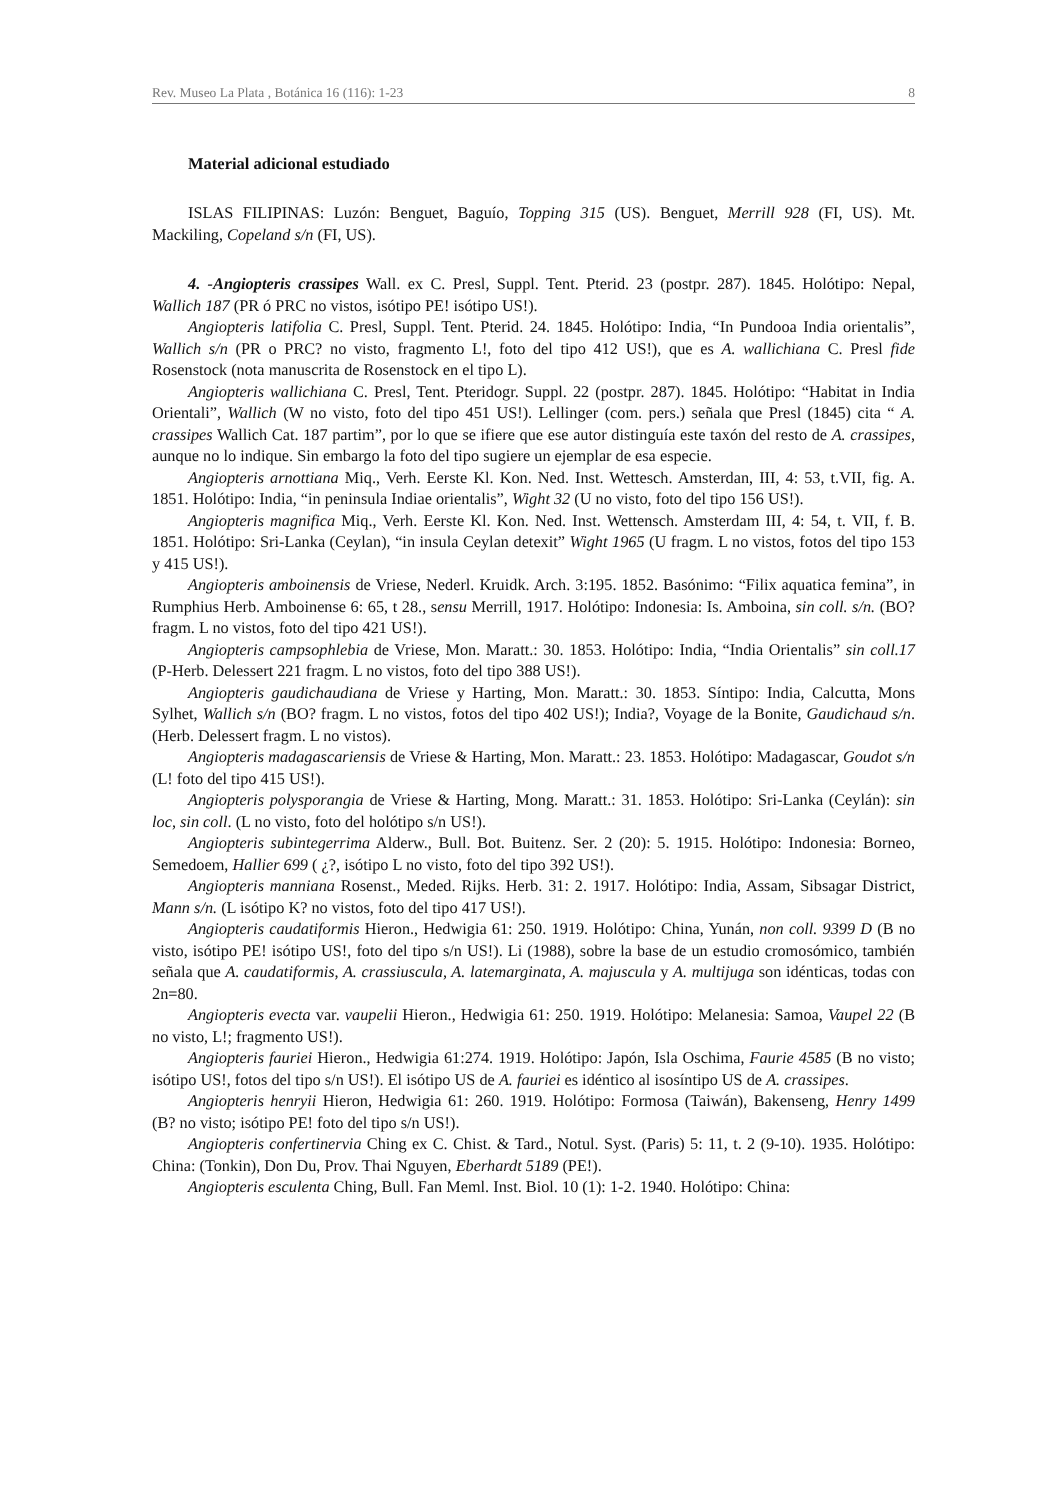Rev. Museo La Plata , Botánica 16 (116): 1-23 8
Material adicional estudiado
ISLAS FILIPINAS: Luzón: Benguet, Baguío, Topping 315 (US). Benguet, Merrill 928 (FI, US). Mt. Mackiling, Copeland s/n (FI, US).
4. -Angiopteris crassipes Wall. ex C. Presl, Suppl. Tent. Pterid. 23 (postpr. 287). 1845. Holótipo: Nepal, Wallich 187 (PR ó PRC no vistos, isótipo PE! isótipo US!).
Angiopteris latifolia C. Presl, Suppl. Tent. Pterid. 24. 1845. Holótipo: India, “In Pundooa India orientalis”, Wallich s/n (PR o PRC? no visto, fragmento L!, foto del tipo 412 US!), que es A. wallichiana C. Presl fide Rosenstock (nota manuscrita de Rosenstock en el tipo L).
Angiopteris wallichiana C. Presl, Tent. Pteridogr. Suppl. 22 (postpr. 287). 1845. Holótipo: “Habitat in India Orientali”, Wallich (W no visto, foto del tipo 451 US!). Lellinger (com. pers.) señala que Presl (1845) cita “ A. crassipes Wallich Cat. 187 partim”, por lo que se ifiere que ese autor distinguía este taxón del resto de A. crassipes, aunque no lo indique. Sin embargo la foto del tipo sugiere un ejemplar de esa especie.
Angiopteris arnottiana Miq., Verh. Eerste Kl. Kon. Ned. Inst. Wettesch. Amsterdan, III, 4: 53, t.VII, fig. A. 1851. Holótipo: India, “in peninsula Indiae orientalis”, Wight 32 (U no visto, foto del tipo 156 US!).
Angiopteris magnifica Miq., Verh. Eerste Kl. Kon. Ned. Inst. Wettensch. Amsterdam III, 4: 54, t. VII, f. B. 1851. Holótipo: Sri-Lanka (Ceylan), “in insula Ceylan detexit” Wight 1965 (U fragm. L no vistos, fotos del tipo 153 y 415 US!).
Angiopteris amboinensis de Vriese, Nederl. Kruidk. Arch. 3:195. 1852. Basónimo: “Filix aquatica femina”, in Rumphius Herb. Amboinense 6: 65, t 28., sensu Merrill, 1917. Holótipo: Indonesia: Is. Amboina, sin coll. s/n. (BO? fragm. L no vistos, foto del tipo 421 US!).
Angiopteris campsophlebia de Vriese, Mon. Maratt.: 30. 1853. Holótipo: India, “India Orientalis” sin coll.17 (P-Herb. Delessert 221 fragm. L no vistos, foto del tipo 388 US!).
Angiopteris gaudichaudiana de Vriese y Harting, Mon. Maratt.: 30. 1853. Síntipo: India, Calcutta, Mons Sylhet, Wallich s/n (BO? fragm. L no vistos, fotos del tipo 402 US!); India?, Voyage de la Bonite, Gaudichaud s/n. (Herb. Delessert fragm. L no vistos).
Angiopteris madagascariensis de Vriese & Harting, Mon. Maratt.: 23. 1853. Holótipo: Madagascar, Goudot s/n (L! foto del tipo 415 US!).
Angiopteris polysporangia de Vriese & Harting, Mong. Maratt.: 31. 1853. Holótipo: Sri-Lanka (Ceylán): sin loc, sin coll. (L no visto, foto del holótipo s/n US!).
Angiopteris subintegerrima Alderw., Bull. Bot. Buitenz. Ser. 2 (20): 5. 1915. Holótipo: Indonesia: Borneo, Semedoem, Hallier 699 ( ¿?, isótipo L no visto, foto del tipo 392 US!).
Angiopteris manniana Rosenst., Meded. Rijks. Herb. 31: 2. 1917. Holótipo: India, Assam, Sibsagar District, Mann s/n. (L isótipo K? no vistos, foto del tipo 417 US!).
Angiopteris caudatiformis Hieron., Hedwigia 61: 250. 1919. Holótipo: China, Yunán, non coll. 9399 D (B no visto, isótipo PE! isótipo US!, foto del tipo s/n US!). Li (1988), sobre la base de un estudio cromosómico, también señala que A. caudatiformis, A. crassiuscula, A. latemarginata, A. majuscula y A. multijuga son idénticas, todas con 2n=80.
Angiopteris evecta var. vaupelii Hieron., Hedwigia 61: 250. 1919. Holótipo: Melanesia: Samoa, Vaupel 22 (B no visto, L!; fragmento US!).
Angiopteris fauriei Hieron., Hedwigia 61:274. 1919. Holótipo: Japón, Isla Oschima, Faurie 4585 (B no visto; isótipo US!, fotos del tipo s/n US!). El isótipo US de A. fauriei es idéntico al isosíntipo US de A. crassipes.
Angiopteris henryii Hieron, Hedwigia 61: 260. 1919. Holótipo: Formosa (Taiwán), Bakenseng, Henry 1499 (B? no visto; isótipo PE! foto del tipo s/n US!).
Angiopteris confertinervia Ching ex C. Chist. & Tard., Notul. Syst. (Paris) 5: 11, t. 2 (9-10). 1935. Holótipo: China: (Tonkin), Don Du, Prov. Thai Nguyen, Eberhardt 5189 (PE!).
Angiopteris esculenta Ching, Bull. Fan Meml. Inst. Biol. 10 (1): 1-2. 1940. Holótipo: China: